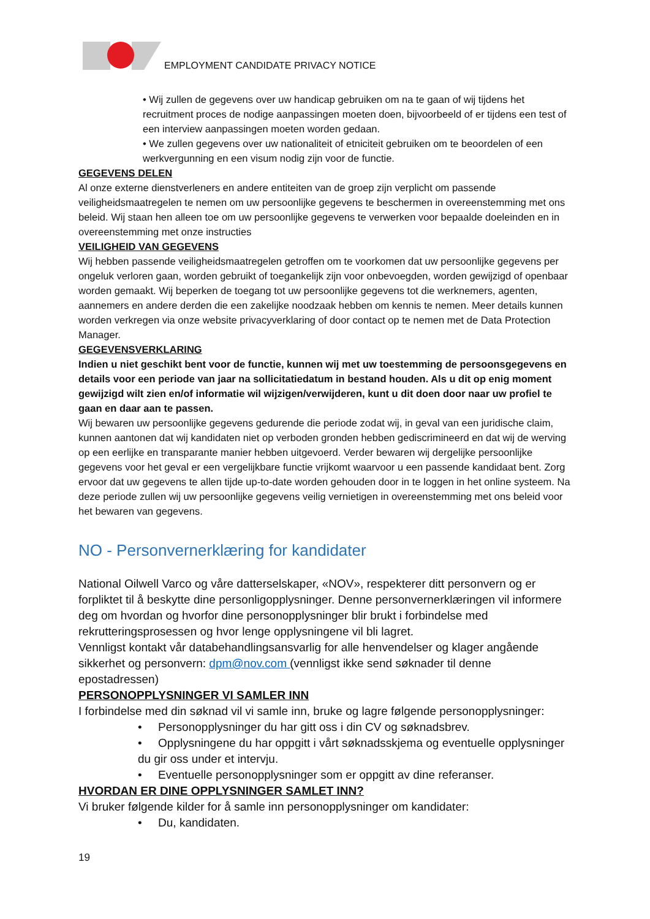EMPLOYMENT CANDIDATE PRIVACY NOTICE
• Wij zullen de gegevens over uw handicap gebruiken om na te gaan of wij tijdens het recruitment proces de nodige aanpassingen moeten doen, bijvoorbeeld of er tijdens een test of een interview aanpassingen moeten worden gedaan.
• We zullen gegevens over uw nationaliteit of etniciteit gebruiken om te beoordelen of een werkvergunning en een visum nodig zijn voor de functie.
GEGEVENS DELEN
Al onze externe dienstverleners en andere entiteiten van de groep zijn verplicht om passende veiligheidsmaatregelen te nemen om uw persoonlijke gegevens te beschermen in overeenstemming met ons beleid. Wij staan hen alleen toe om uw persoonlijke gegevens te verwerken voor bepaalde doeleinden en in overeenstemming met onze instructies
VEILIGHEID VAN GEGEVENS
Wij hebben passende veiligheidsmaatregelen getroffen om te voorkomen dat uw persoonlijke gegevens per ongeluk verloren gaan, worden gebruikt of toegankelijk zijn voor onbevoegden, worden gewijzigd of openbaar worden gemaakt. Wij beperken de toegang tot uw persoonlijke gegevens tot die werknemers, agenten, aannemers en andere derden die een zakelijke noodzaak hebben om kennis te nemen. Meer details kunnen worden verkregen via onze website privacyverklaring of door contact op te nemen met de Data Protection Manager.
GEGEVENSVERKLARING
Indien u niet geschikt bent voor de functie, kunnen wij met uw toestemming de persoonsgegevens en details voor een periode van jaar na sollicitatiedatum in bestand houden. Als u dit op enig moment gewijzigd wilt zien en/of informatie wil wijzigen/verwijderen, kunt u dit doen door naar uw profiel te gaan en daar aan te passen.
Wij bewaren uw persoonlijke gegevens gedurende die periode zodat wij, in geval van een juridische claim, kunnen aantonen dat wij kandidaten niet op verboden gronden hebben gediscrimineerd en dat wij de werving op een eerlijke en transparante manier hebben uitgevoerd. Verder bewaren wij dergelijke persoonlijke gegevens voor het geval er een vergelijkbare functie vrijkomt waarvoor u een passende kandidaat bent. Zorg ervoor dat uw gegevens te allen tijde up-to-date worden gehouden door in te loggen in het online systeem. Na deze periode zullen wij uw persoonlijke gegevens veilig vernietigen in overeenstemming met ons beleid voor het bewaren van gegevens.
NO - Personvernerklæring for kandidater
National Oilwell Varco og våre datterselskaper, «NOV», respekterer ditt personvern og er forpliktet til å beskytte dine personligopplysninger. Denne personvernerklæringen vil informere deg om hvordan og hvorfor dine personopplysninger blir brukt i forbindelse med rekrutteringsprosessen og hvor lenge opplysningene vil bli lagret.
Vennligst kontakt vår databehandlingsansvarlig for alle henvendelser og klager angående sikkerhet og personvern: dpm@nov.com (vennligst ikke send søknader til denne epostadressen)
PERSONOPPLYSNINGER VI SAMLER INN
I forbindelse med din søknad vil vi samle inn, bruke og lagre følgende personopplysninger:
• Personopplysninger du har gitt oss i din CV og søknadsbrev.
• Opplysningene du har oppgitt i vårt søknadsskjema og eventuelle opplysninger du gir oss under et intervju.
• Eventuelle personopplysninger som er oppgitt av dine referanser.
HVORDAN ER DINE OPPLYSNINGER SAMLET INN?
Vi bruker følgende kilder for å samle inn personopplysninger om kandidater:
• Du, kandidaten.
19